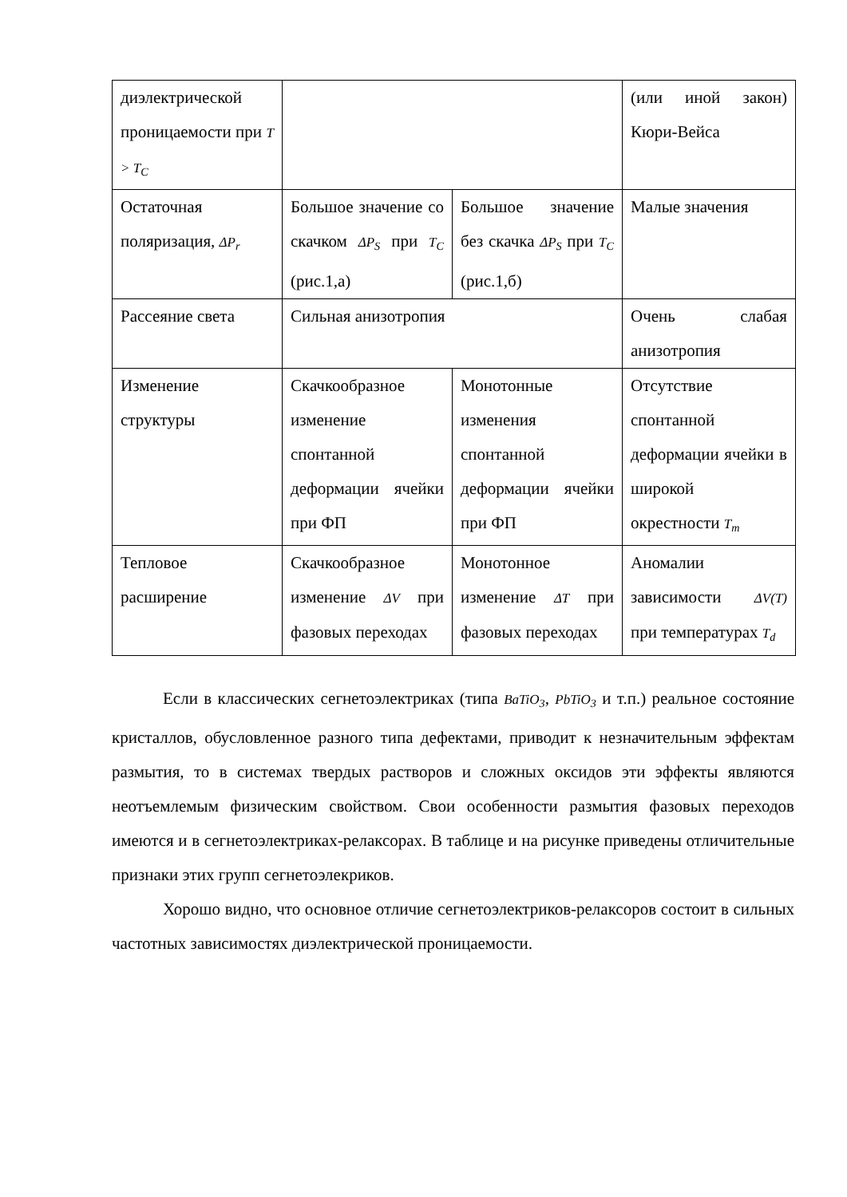| диэлектрической проницаемости при T > T<sub>C</sub> | | | (или иной закон) Кюри-Вейса |
| Остаточная поляризация, ΔP<sub>r</sub> | Большое значение со скачком ΔP<sub>S</sub> при T<sub>C</sub> (рис.1,а) | Большое значение без скачка ΔP<sub>S</sub> при T<sub>C</sub> (рис.1,б) | Малые значения |
| Рассеяние света | Сильная анизотропия | | Очень слабая анизотропия |
| Изменение структуры | Скачкообразное изменение спонтанной деформации ячейки при ФП | Монотонные изменения спонтанной деформации ячейки при ФП | Отсутствие спонтанной деформации ячейки в широкой окрестности T<sub>m</sub> |
| Тепловое расширение | Скачкообразное изменение ΔV при фазовых переходах | Монотонное изменение ΔT при фазовых переходах | Аномалии зависимости ΔV(T) при температурах T<sub>d</sub> |
Если в классических сегнетоэлектриках (типа BaTiO<sub>3</sub>, PbTiO<sub>3</sub> и т.п.) реальное состояние кристаллов, обусловленное разного типа дефектами, приводит к незначительным эффектам размытия, то в системах твердых растворов и сложных оксидов эти эффекты являются неотъемлемым физическим свойством. Свои особенности размытия фазовых переходов имеются и в сегнетоэлектриках-релаксорах. В таблице и на рисунке приведены отличительные признаки этих групп сегнетоэлекриков.
Хорошо видно, что основное отличие сегнетоэлектриков-релаксоров состоит в сильных частотных зависимостях диэлектрической проницаемости.